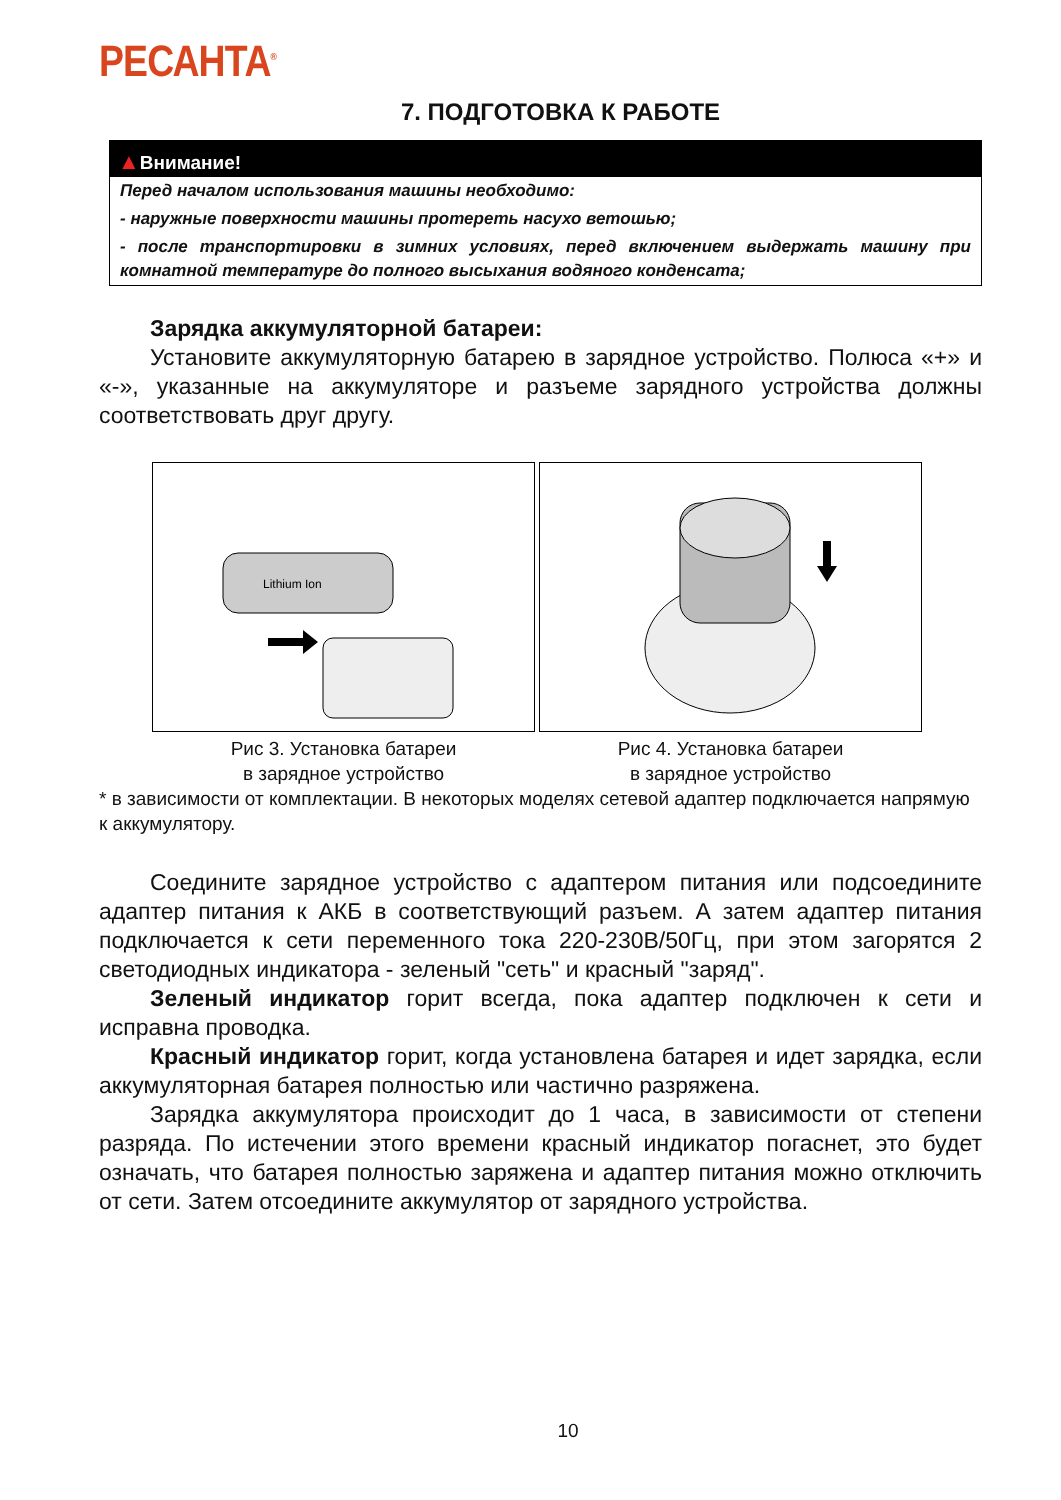РЕСАНТА<sup>®</sup>
7. ПОДГОТОВКА К РАБОТЕ
▲Внимание!
Перед началом использования машины необходимо:
- наружные поверхности машины протереть насухо ветошью;
- после транспортировки в зимних условиях, перед включением выдержать машину при комнатной температуре до полного высыхания водяного конденсата;
Зарядка аккумуляторной батареи:
Установите аккумуляторную батарею в зарядное устройство. Полюса «+» и «-», указанные на аккумуляторе и разъеме зарядного устройства должны соответствовать друг другу.
Lithium Ion
Рис 3. Установка батареи
в зарядное устройство
Рис 4. Установка батареи
в зарядное устройство
* в зависимости от комплектации. В некоторых моделях сетевой адаптер подключается напрямую к аккумулятору.
Соедините зарядное устройство с адаптером питания или подсоедините адаптер питания к АКБ в соответствующий разъем. А затем адаптер питания подключается к сети переменного тока 220-230В/50Гц, при этом загорятся 2 светодиодных индикатора - зеленый "сеть" и красный "заряд".
Зеленый индикатор горит всегда, пока адаптер подключен к сети и исправна проводка.
Красный индикатор горит, когда установлена батарея и идет зарядка, если аккумуляторная батарея полностью или частично разряжена.
Зарядка аккумулятора происходит до 1 часа, в зависимости от степени разряда. По истечении этого времени красный индикатор погаснет, это будет означать, что батарея полностью заряжена и адаптер питания можно отключить от сети. Затем отсоедините аккумулятор от зарядного устройства.
10